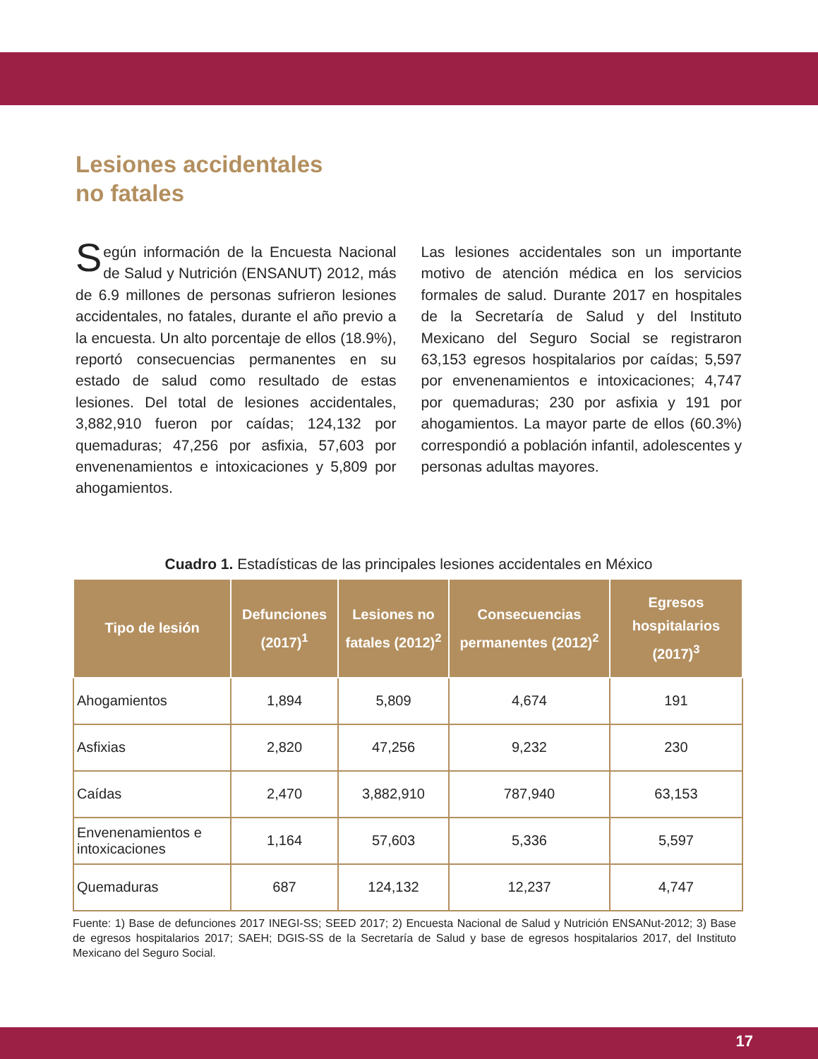Lesiones accidentales
no fatales
Según información de la Encuesta Nacional de Salud y Nutrición (ENSANUT) 2012, más de 6.9 millones de personas sufrieron lesiones accidentales, no fatales, durante el año previo a la encuesta. Un alto porcentaje de ellos (18.9%), reportó consecuencias permanentes en su estado de salud como resultado de estas lesiones. Del total de lesiones accidentales, 3,882,910 fueron por caídas; 124,132 por quemaduras; 47,256 por asfixia, 57,603 por envenenamientos e intoxicaciones y 5,809 por ahogamientos.
Las lesiones accidentales son un importante motivo de atención médica en los servicios formales de salud. Durante 2017 en hospitales de la Secretaría de Salud y del Instituto Mexicano del Seguro Social se registraron 63,153 egresos hospitalarios por caídas; 5,597 por envenenamientos e intoxicaciones; 4,747 por quemaduras; 230 por asfixia y 191 por ahogamientos. La mayor parte de ellos (60.3%) correspondió a población infantil, adolescentes y personas adultas mayores.
Cuadro 1. Estadísticas de las principales lesiones accidentales en México
| Tipo de lesión | Defunciones (2017)<sup>1</sup> | Lesiones no fatales (2012)<sup>2</sup> | Consecuencias permanentes (2012)<sup>2</sup> | Egresos hospitalarios (2017)<sup>3</sup> |
| --- | --- | --- | --- | --- |
| Ahogamientos | 1,894 | 5,809 | 4,674 | 191 |
| Asfixias | 2,820 | 47,256 | 9,232 | 230 |
| Caídas | 2,470 | 3,882,910 | 787,940 | 63,153 |
| Envenenamientos e intoxicaciones | 1,164 | 57,603 | 5,336 | 5,597 |
| Quemaduras | 687 | 124,132 | 12,237 | 4,747 |
Fuente: 1) Base de defunciones 2017 INEGI-SS; SEED 2017; 2) Encuesta Nacional de Salud y Nutrición ENSANut-2012; 3) Base de egresos hospitalarios 2017; SAEH; DGIS-SS de la Secretaría de Salud y base de egresos hospitalarios 2017, del Instituto Mexicano del Seguro Social.
17